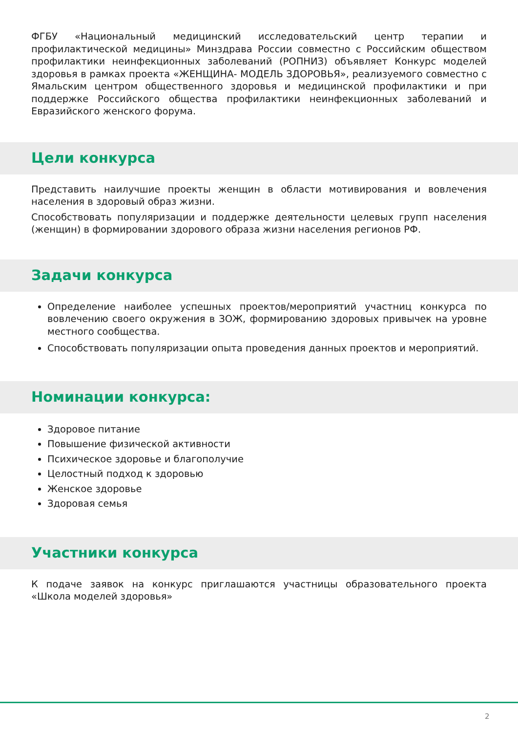ФГБУ «Национальный медицинский исследовательский центр терапии и профилактической медицины» Минздрава России совместно с Российским обществом профилактики неинфекционных заболеваний (РОПНИЗ) объявляет Конкурс моделей здоровья в рамках проекта «ЖЕНЩИНА- МОДЕЛЬ ЗДОРОВЬЯ», реализуемого совместно с Ямальским центром общественного здоровья и медицинской профилактики и при поддержке Российского общества профилактики неинфекционных заболеваний и Евразийского женского форума.
Цели конкурса
Представить наилучшие проекты женщин в области мотивирования и вовлечения населения в здоровый образ жизни.
Способствовать популяризации и поддержке деятельности целевых групп населения (женщин) в формировании здорового образа жизни населения регионов РФ.
Задачи конкурса
Определение наиболее успешных проектов/мероприятий участниц конкурса по вовлечению своего окружения в ЗОЖ, формированию здоровых привычек на уровне местного сообщества.
Способствовать популяризации опыта проведения данных проектов и мероприятий.
Номинации конкурса:
Здоровое питание
Повышение физической активности
Психическое здоровье и благополучие
Целостный подход к здоровью
Женское здоровье
Здоровая семья
Участники конкурса
К подаче заявок на конкурс приглашаются участницы образовательного проекта «Школа моделей здоровья»
2